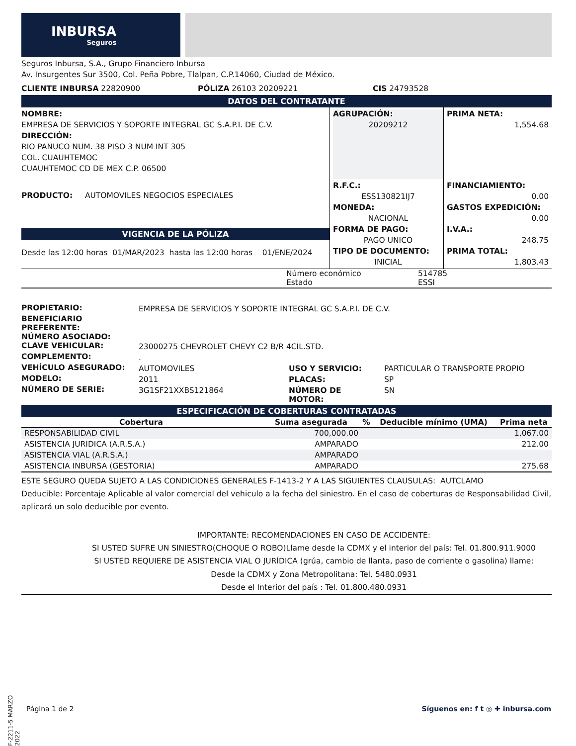INBURSA
Seguros
Seguros Inbursa, S.A., Grupo Financiero Inbursa
Av. Insurgentes Sur 3500, Col. Peña Pobre, Tlalpan, C.P.14060, Ciudad de México.
CLIENTE INBURSA 22820900 PÓLIZA 26103 20209221 CIS 24793528
DATOS DEL CONTRATANTE
NOMBRE:
EMPRESA DE SERVICIOS Y SOPORTE INTEGRAL GC S.A.P.I. DE C.V.
DIRECCIÓN:
RIO PANUCO NUM. 38 PISO 3 NUM INT 305
COL. CUAUHTEMOC
CUAUHTEMOC CD DE MEX C.P. 06500
PRODUCTO: AUTOMOVILES NEGOCIOS ESPECIALES
VIGENCIA DE LA PÓLIZA
Desde las 12:00 horas 01/MAR/2023 hasta las 12:00 horas 01/ENE/2024
AGRUPACIÓN:
20209212
R.F.C.:
ESS130821IJ7
MONEDA:
NACIONAL
FORMA DE PAGO:
PAGO UNICO
TIPO DE DOCUMENTO:
INICIAL
PRIMA NETA:
1,554.68
FINANCIAMIENTO:
0.00
GASTOS EXPEDICIÓN:
0.00
I.V.A.:
248.75
PRIMA TOTAL:
1,803.43
Número económico 514785
Estado ESSI
| PROPIETARIO: | EMPRESA DE SERVICIOS Y SOPORTE INTEGRAL GC S.A.P.I. DE C.V. | | |
| BENEFICIARIO PREFERENTE: | | | |
| NÚMERO ASOCIADO: | | | |
| CLAVE VEHICULAR: | 23000275 CHEVROLET CHEVY C2 B/R 4CIL.STD. | | |
| COMPLEMENTO: | . | | |
| VEHÍCULO ASEGURADO: | AUTOMOVILES | USO Y SERVICIO: | PARTICULAR O TRANSPORTE PROPIO |
| MODELO: | 2011 | PLACAS: | SP |
| NÚMERO DE SERIE: | 3G1SF21XXBS121864 | NÚMERO DE MOTOR: | SN |
ESPECIFICACIÓN DE COBERTURAS CONTRATADAS
| Cobertura | Suma asegurada | % | Deducible mínimo (UMA) | Prima neta |
| --- | --- | --- | --- | --- |
| RESPONSABILIDAD CIVIL | 700,000.00 | | | 1,067.00 |
| ASISTENCIA JURIDICA (A.R.S.A.) | AMPARADO | | | 212.00 |
| ASISTENCIA VIAL (A.R.S.A.) | AMPARADO | | | |
| ASISTENCIA INBURSA (GESTORIA) | AMPARADO | | | 275.68 |
ESTE SEGURO QUEDA SUJETO A LAS CONDICIONES GENERALES F-1413-2 Y A LAS SIGUIENTES CLAUSULAS: AUTCLAMO
Deducible: Porcentaje Aplicable al valor comercial del vehiculo a la fecha del siniestro. En el caso de coberturas de Responsabilidad Civil, aplicará un solo deducible por evento.
IMPORTANTE: RECOMENDACIONES EN CASO DE ACCIDENTE:
SI USTED SUFRE UN SINIESTRO(CHOQUE O ROBO)Llame desde la CDMX y el interior del país: Tel. 01.800.911.9000
SI USTED REQUIERE DE ASISTENCIA VIAL O JURÍDICA (grúa, cambio de llanta, paso de corriente o gasolina) llame:
Desde la CDMX y Zona Metropolitana: Tel. 5480.0931
Desde el Interior del país : Tel. 01.800.480.0931
F-2211-5 MARZO 2022
Página 1 de 2
Síguenos en: f t ◎ ✚ inbursa.com